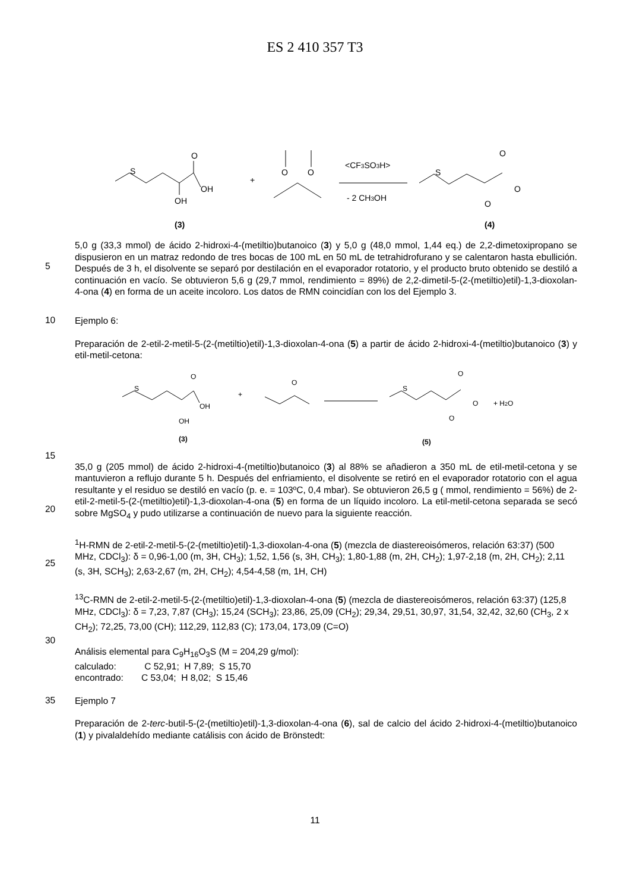ES 2 410 357 T3
S
O
OH
OH
(3)
+
O
O
<CF3SO3H>
- 2 CH3OH
S
O
O
O
(4)
5
5,0 g (33,3 mmol) de ácido 2-hidroxi-4-(metiltio)butanoico (3) y 5,0 g (48,0 mmol, 1,44 eq.) de 2,2-dimetoxipropano se dispusieron en un matraz redondo de tres bocas de 100 mL en 50 mL de tetrahidrofurano y se calentaron hasta ebullición. Después de 3 h, el disolvente se separó por destilación en el evaporador rotatorio, y el producto bruto obtenido se destiló a continuación en vacío. Se obtuvieron 5,6 g (29,7 mmol, rendimiento = 89%) de 2,2-dimetil-5-(2-(metiltio)etil)-1,3-dioxolan-4-ona (4) en forma de un aceite incoloro. Los datos de RMN coincidían con los del Ejemplo 3.
10
Ejemplo 6:
Preparación de 2-etil-2-metil-5-(2-(metiltio)etil)-1,3-dioxolan-4-ona (5) a partir de ácido 2-hidroxi-4-(metiltio)butanoico (3) y etil-metil-cetona:
S
O
OH
OH
(3)
+
O
S
O
O
O
+ H2O
(5)
15
20
35,0 g (205 mmol) de ácido 2-hidroxi-4-(metiltio)butanoico (3) al 88% se añadieron a 350 mL de etil-metil-cetona y se mantuvieron a reflujo durante 5 h. Después del enfriamiento, el disolvente se retiró en el evaporador rotatorio con el agua resultante y el residuo se destiló en vacío (p. e. = 103ºC, 0,4 mbar). Se obtuvieron 26,5 g ( mmol, rendimiento = 56%) de 2-etil-2-metil-5-(2-(metiltio)etil)-1,3-dioxolan-4-ona (5) en forma de un líquido incoloro. La etil-metil-cetona separada se secó sobre MgSO<sub>4</sub> y pudo utilizarse a continuación de nuevo para la siguiente reacción.
25
<sup>1</sup>H-RMN de 2-etil-2-metil-5-(2-(metiltio)etil)-1,3-dioxolan-4-ona (5) (mezcla de diastereoisómeros, relación 63:37) (500 MHz, CDCl<sub>3</sub>): δ = 0,96-1,00 (m, 3H, CH<sub>3</sub>); 1,52, 1,56 (s, 3H, CH<sub>3</sub>); 1,80-1,88 (m, 2H, CH<sub>2</sub>); 1,97-2,18 (m, 2H, CH<sub>2</sub>); 2,11 (s, 3H, SCH<sub>3</sub>); 2,63-2,67 (m, 2H, CH<sub>2</sub>); 4,54-4,58 (m, 1H, CH)
<sup>13</sup>C-RMN de 2-etil-2-metil-5-(2-(metiltio)etil)-1,3-dioxolan-4-ona (5) (mezcla de diastereoisómeros, relación 63:37) (125,8 MHz, CDCl<sub>3</sub>): δ = 7,23, 7,87 (CH<sub>3</sub>); 15,24 (SCH<sub>3</sub>); 23,86, 25,09 (CH<sub>2</sub>); 29,34, 29,51, 30,97, 31,54, 32,42, 32,60 (CH<sub>3</sub>, 2 x CH<sub>2</sub>); 72,25, 73,00 (CH); 112,29, 112,83 (C); 173,04, 173,09 (C=O)
30
Análisis elemental para C<sub>9</sub>H<sub>16</sub>O<sub>3</sub>S (M = 204,29 g/mol):
calculado: C 52,91; H 7,89; S 15,70
encontrado: C 53,04; H 8,02; S 15,46
35
Ejemplo 7
Preparación de 2-terc-butil-5-(2-(metiltio)etil)-1,3-dioxolan-4-ona (6), sal de calcio del ácido 2-hidroxi-4-(metiltio)butanoico (1) y pivalaldehído mediante catálisis con ácido de Brönstedt:
11